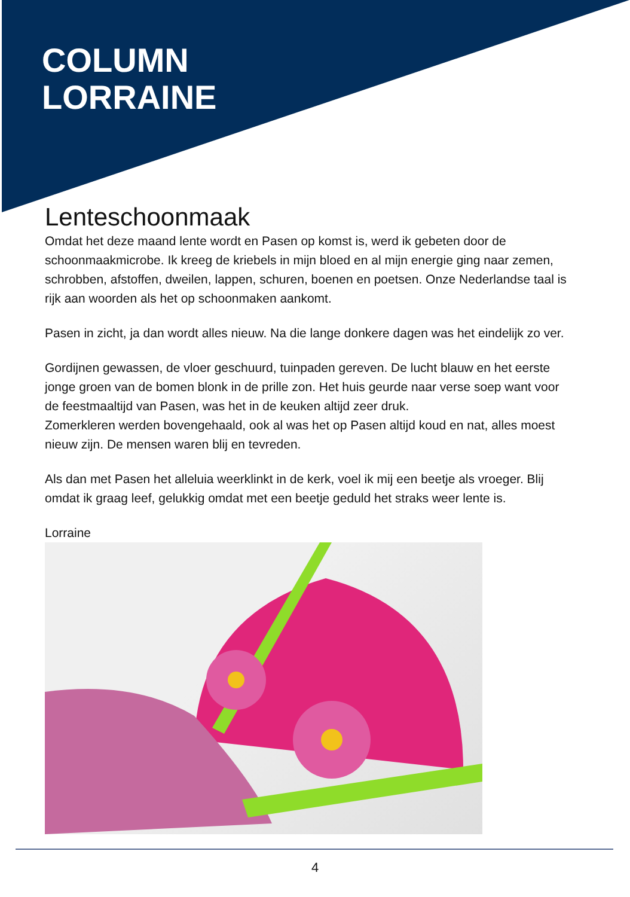COLUMN
LORRAINE
Lenteschoonmaak
Omdat het deze maand lente wordt en Pasen op komst is, werd ik gebeten door de schoonmaakmicrobe. Ik kreeg de kriebels in mijn bloed en al mijn energie ging naar zemen, schrobben, afstoffen, dweilen, lappen, schuren, boenen en poetsen. Onze Nederlandse taal is rijk aan woorden als het op schoonmaken aankomt.
Pasen in zicht, ja dan wordt alles nieuw. Na die lange donkere dagen was het eindelijk zo ver.
Gordijnen gewassen, de vloer geschuurd, tuinpaden gereven. De lucht blauw en het eerste jonge groen van de bomen blonk in de prille zon. Het huis geurde naar verse soep want voor de feestmaaltijd van Pasen, was het in de keuken altijd zeer druk.
Zomerkleren werden bovengehaald, ook al was het op Pasen altijd koud en nat, alles moest nieuw zijn. De mensen waren blij en tevreden.
Als dan met Pasen het alleluia weerklinkt in de kerk, voel ik mij een beetje als vroeger. Blij omdat ik graag leef, gelukkig omdat met een beetje geduld het straks weer lente is.
Lorraine
4